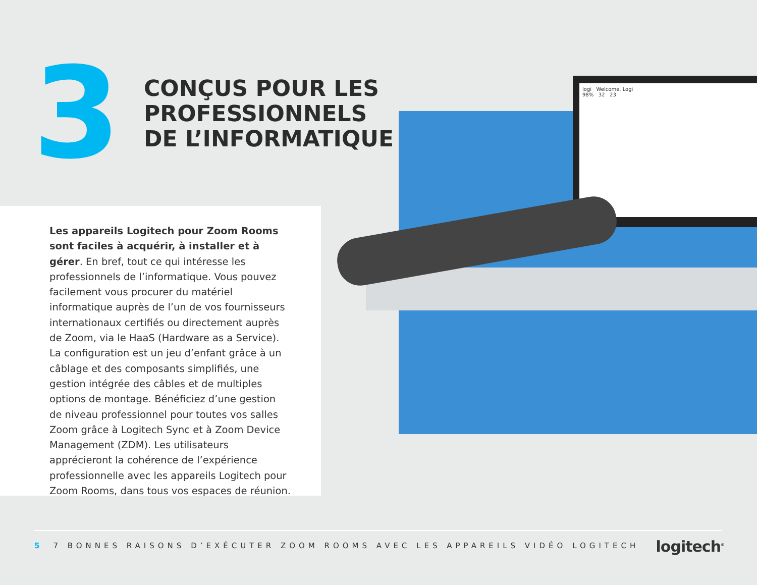3
CONÇUS POUR LES
PROFESSIONNELS
DE L’INFORMATIQUE
logi Welcome, Logi
98% 32 23
Les appareils Logitech pour Zoom Rooms sont faciles à acquérir, à installer et à gérer. En bref, tout ce qui intéresse les professionnels de l’informatique. Vous pouvez facilement vous procurer du matériel informatique auprès de l’un de vos fournisseurs internationaux certifiés ou directement auprès de Zoom, via le HaaS (Hardware as a Service). La configuration est un jeu d’enfant grâce à un câblage et des composants simplifiés, une gestion intégrée des câbles et de multiples options de montage. Bénéficiez d’une gestion de niveau professionnel pour toutes vos salles Zoom grâce à Logitech Sync et à Zoom Device Management (ZDM). Les utilisateurs apprécieront la cohérence de l’expérience professionnelle avec les appareils Logitech pour Zoom Rooms, dans tous vos espaces de réunion.
5 7 BONNES RAISONS D’EXÉCUTER ZOOM ROOMS AVEC LES APPAREILS VIDÉO LOGITECH
logitech<sup>®</sup>